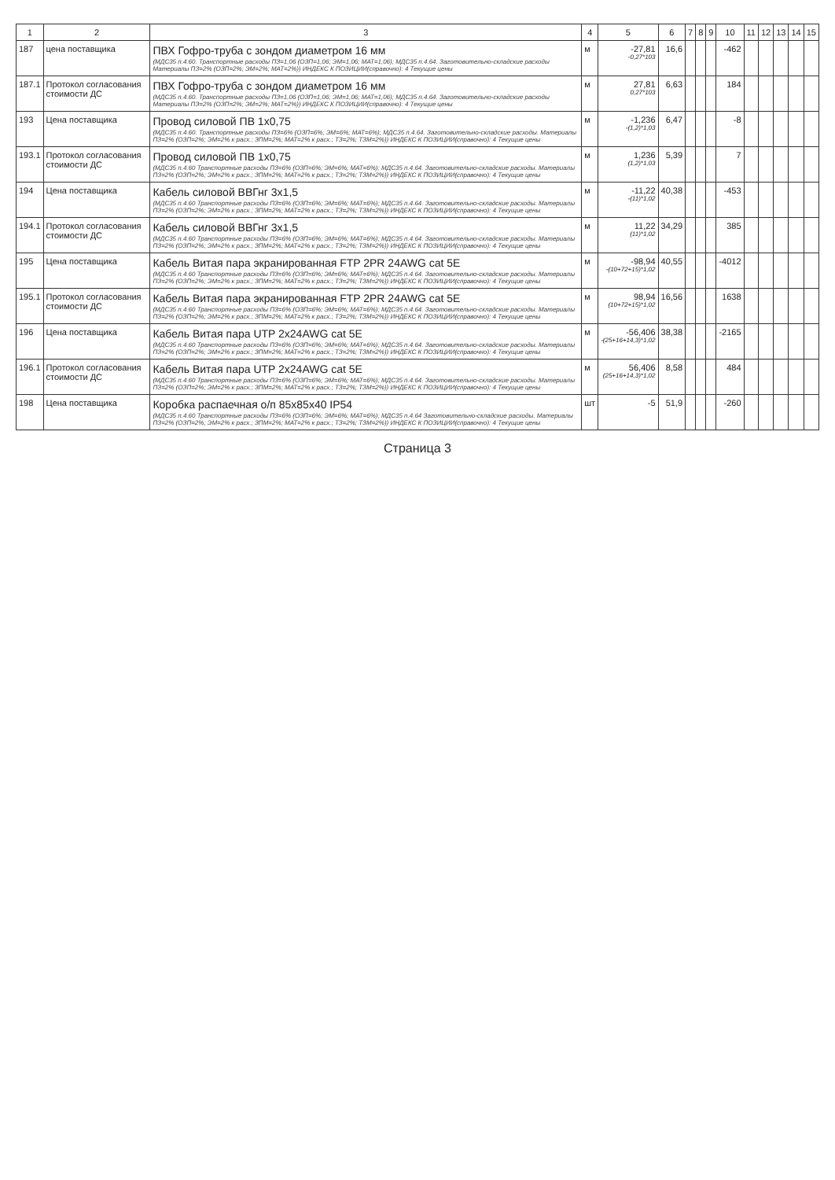| 1 | 2 | 3 | 4 | 5 | 6 | 7 | 8 | 9 | 10 | 11 | 12 | 13 | 14 | 15 |
| --- | --- | --- | --- | --- | --- | --- | --- | --- | --- | --- | --- | --- | --- | --- |
| 187 | цена поставщика | ПВХ Гофро-труба с зондом диаметром 16 мм (МДС35 п.4.60. Транспортные расходы ПЗ=1,06 (ОЗП=1,06; ЭМ=1,06; МАТ=1,06); МДС35 п.4.64. Заготовительно-складские расходы Материалы ПЗ=2% (ОЗП=2%; ЭМ=2%; МАТ=2%)) ИНДЕКС К ПОЗИЦИИ(справочно): 4 Текущие цены | м | -27,81 -0,27*103 | 16,6 | | | | -462 | | | | | |
| 187.1 | Протокол согласования стоимости ДС | ПВХ Гофро-труба с зондом диаметром 16 мм (МДС35 п.4.60. Транспортные расходы ПЗ=1,06 (ОЗП=1,06; ЭМ=1,06; МАТ=1,06); МДС35 п.4.64. Заготовительно-складские расходы Материалы ПЗ=2% (ОЗП=2%; ЭМ=2%; МАТ=2%)) ИНДЕКС К ПОЗИЦИИ(справочно): 4 Текущие цены | м | 27,81 0,27*103 | 6,63 | | | | 184 | | | | | |
| 193 | Цена поставщика | Провод силовой ПВ 1х0,75 (МДС35 п.4.60. Транспортные расходы ПЗ=6% (ОЗП=6%; ЭМ=6%; МАТ=6%); МДС35 п.4.64. Заготовительно-складские расходы. Материалы ПЗ=2% (ОЗП=2%; ЭМ=2% к расх.; ЗПМ=2%; МАТ=2% к расх.; ТЗ=2%; ТЗМ=2%)) ИНДЕКС К ПОЗИЦИИ(справочно): 4 Текущие цены | м | -1,236 -(1,2)*1,03 | 6,47 | | | | -8 | | | | | |
| 193.1 | Протокол согласования стоимости ДС | Провод силовой ПВ 1х0,75 (МДС35 п.4.60 Транспортные расходы ПЗ=6% (ОЗП=6%; ЭМ=6%; МАТ=6%); МДС35 п.4.64. Заготовительно-складские расходы. Материалы ПЗ=2% (ОЗП=2%; ЭМ=2% к расх.; ЗПМ=2%; МАТ=2% к расх.; ТЗ=2%; ТЗМ=2%)) ИНДЕКС К ПОЗИЦИИ(справочно): 4 Текущие цены | м | 1,236 (1,2)*1,03 | 5,39 | | | | 7 | | | | | |
| 194 | Цена поставщика | Кабель силовой ВВГнг 3х1,5 (МДС35 п.4.60 Транспортные расходы ПЗ=6% (ОЗП=6%; ЭМ=6%; МАТ=6%); МДС35 п.4.64. Заготовительно-складские расходы. Материалы ПЗ=2% (ОЗП=2%; ЭМ=2% к расх.; ЗПМ=2%; МАТ=2% к расх.; ТЗ=2%; ТЗМ=2%)) ИНДЕКС К ПОЗИЦИИ(справочно): 4 Текущие цены | м | -11,22 -(11)*1,02 | 40,38 | | | | -453 | | | | | |
| 194.1 | Протокол согласования стоимости ДС | Кабель силовой ВВГнг 3х1,5 (МДС35 п.4.60 Транспортные расходы ПЗ=6% (ОЗП=6%; ЭМ=6%; МАТ=6%); МДС35 п.4.64. Заготовительно-складские расходы. Материалы ПЗ=2% (ОЗП=2%; ЭМ=2% к расх.; ЗПМ=2%; МАТ=2% к расх.; ТЗ=2%; ТЗМ=2%)) ИНДЕКС К ПОЗИЦИИ(справочно): 4 Текущие цены | м | 11,22 (11)*1,02 | 34,29 | | | | 385 | | | | | |
| 195 | Цена поставщика | Кабель Витая пара экранированная FTP 2PR 24AWG cat 5E (МДС35 п.4.60 Транспортные расходы ПЗ=6% (ОЗП=6%; ЭМ=6%; МАТ=6%); МДС35 п.4.64. Заготовительно-складские расходы. Материалы ПЗ=2% (ОЗП=2%; ЭМ=2% к расх.; ЗПМ=2%; МАТ=2% к расх.; ТЗ=2%; ТЗМ=2%)) ИНДЕКС К ПОЗИЦИИ(справочно): 4 Текущие цены | м | -98,94 -(10+72+15)*1,02 | 40,55 | | | | -4012 | | | | | |
| 195.1 | Протокол согласования стоимости ДС | Кабель Витая пара экранированная FTP 2PR 24AWG cat 5E (МДС35 п.4.60 Транспортные расходы ПЗ=6% (ОЗП=6%; ЭМ=6%; МАТ=6%); МДС35 п.4.64. Заготовительно-складские расходы. Материалы ПЗ=2% (ОЗП=2%; ЭМ=2% к расх.; ЗПМ=2%; МАТ=2% к расх.; ТЗ=2%; ТЗМ=2%)) ИНДЕКС К ПОЗИЦИИ(справочно): 4 Текущие цены | м | 98,94 (10+72+15)*1,02 | 16,56 | | | | 1638 | | | | | |
| 196 | Цена поставщика | Кабель Витая пара UTP 2x24AWG cat 5E (МДС35 п.4.60 Транспортные расходы ПЗ=6% (ОЗП=6%; ЭМ=6%; МАТ=6%); МДС35 п.4.64. Заготовительно-складские расходы. Материалы ПЗ=2% (ОЗП=2%; ЭМ=2% к расх.; ЗПМ=2%; МАТ=2% к расх.; ТЗ=2%; ТЗМ=2%)) ИНДЕКС К ПОЗИЦИИ(справочно): 4 Текущие цены | м | -56,406 -(25+16+14,3)*1,02 | 38,38 | | | | -2165 | | | | | |
| 196.1 | Протокол согласования стоимости ДС | Кабель Витая пара UTP 2x24AWG cat 5E (МДС35 п.4.60 Транспортные расходы ПЗ=6% (ОЗП=6%; ЭМ=6%; МАТ=6%); МДС35 п.4.64. Заготовительно-складские расходы. Материалы ПЗ=2% (ОЗП=2%; ЭМ=2% к расх.; ЗПМ=2%; МАТ=2% к расх.; ТЗ=2%; ТЗМ=2%)) ИНДЕКС К ПОЗИЦИИ(справочно): 4 Текущие цены | м | 56,406 (25+16+14,3)*1,02 | 8,58 | | | | 484 | | | | | |
| 198 | Цена поставщика | Коробка распаечная о/п 85х85х40 IP54 (МДС35 п.4.60 Транспортные расходы ПЗ=6% (ОЗП=6%; ЭМ=6%; МАТ=6%); МДС35 п.4.64 Заготовительно-складские расходы. Материалы ПЗ=2% (ОЗП=2%; ЭМ=2% к расх.; ЗПМ=2%; МАТ=2% к расх.; ТЗ=2%; ТЗМ=2%)) ИНДЕКС К ПОЗИЦИИ(справочно): 4 Текущие цены | шт | -5 | 51,9 | | | | -260 | | | | | |
Страница 3